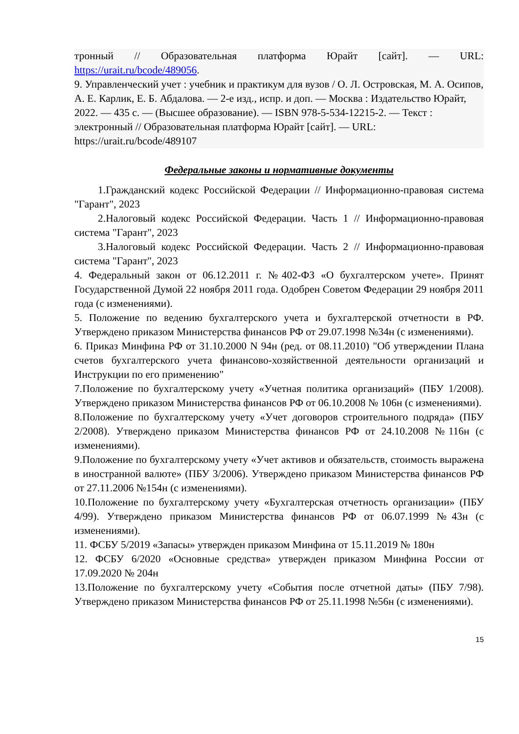тронный // Образовательная платформа Юрайт [сайт]. — URL: https://urait.ru/bcode/489056.
9. Управленческий учет : учебник и практикум для вузов / О. Л. Островская, М. А. Осипов, А. Е. Карлик, Е. Б. Абдалова. — 2-е изд., испр. и доп. — Москва : Издательство Юрайт, 2022. — 435 с. — (Высшее образование). — ISBN 978-5-534-12215-2. — Текст : электронный // Образовательная платформа Юрайт [сайт]. — URL: https://urait.ru/bcode/489107
Федеральные законы и нормативные документы
1.Гражданский кодекс Российской Федерации // Информационно-правовая система "Гарант", 2023
2.Налоговый кодекс Российской Федерации. Часть 1 // Информационно-правовая система "Гарант", 2023
3.Налоговый кодекс Российской Федерации. Часть 2 // Информационно-правовая система "Гарант", 2023
4. Федеральный закон от 06.12.2011 г. №402-ФЗ «О бухгалтерском учете». Принят Государственной Думой 22 ноября 2011 года. Одобрен Советом Федерации 29 ноября 2011 года (с изменениями).
5. Положение по ведению бухгалтерского учета и бухгалтерской отчетности в РФ. Утверждено приказом Министерства финансов РФ от 29.07.1998 №34н (с изменениями).
6. Приказ Минфина РФ от 31.10.2000 N 94н (ред. от 08.11.2010) "Об утверждении Плана счетов бухгалтерского учета финансово-хозяйственной деятельности организаций и Инструкции по его применению"
7.Положение по бухгалтерскому учету «Учетная политика организаций» (ПБУ 1/2008). Утверждено приказом Министерства финансов РФ от 06.10.2008 № 106н (с изменениями).
8.Положение по бухгалтерскому учету «Учет договоров строительного подряда» (ПБУ 2/2008). Утверждено приказом Министерства финансов РФ от 24.10.2008 №116н (с изменениями).
9.Положение по бухгалтерскому учету «Учет активов и обязательств, стоимость выражена в иностранной валюте» (ПБУ 3/2006). Утверждено приказом Министерства финансов РФ от 27.11.2006 №154н (с изменениями).
10.Положение по бухгалтерскому учету «Бухгалтерская отчетность организации» (ПБУ 4/99). Утверждено приказом Министерства финансов РФ от 06.07.1999 №43н (с изменениями).
11. ФСБУ 5/2019 «Запасы» утвержден приказом Минфина от 15.11.2019 № 180н
12. ФСБУ 6/2020 «Основные средства» утвержден приказом Минфина России от 17.09.2020 № 204н
13.Положение по бухгалтерскому учету «События после отчетной даты» (ПБУ 7/98). Утверждено приказом Министерства финансов РФ от 25.11.1998 №56н (с изменениями).
15